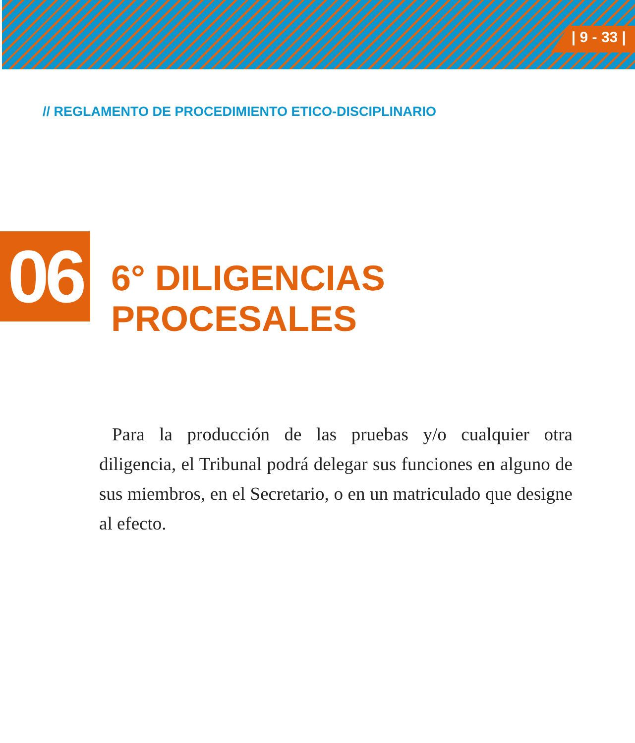| 9 - 33 |
// REGLAMENTO DE PROCEDIMIENTO ETICO-DISCIPLINARIO
06 6° DILIGENCIAS PROCESALES
Para la producción de las pruebas y/o cualquier otra diligencia, el Tribunal podrá delegar sus funciones en alguno de sus miembros, en el Secretario, o en un matriculado que designe al efecto.